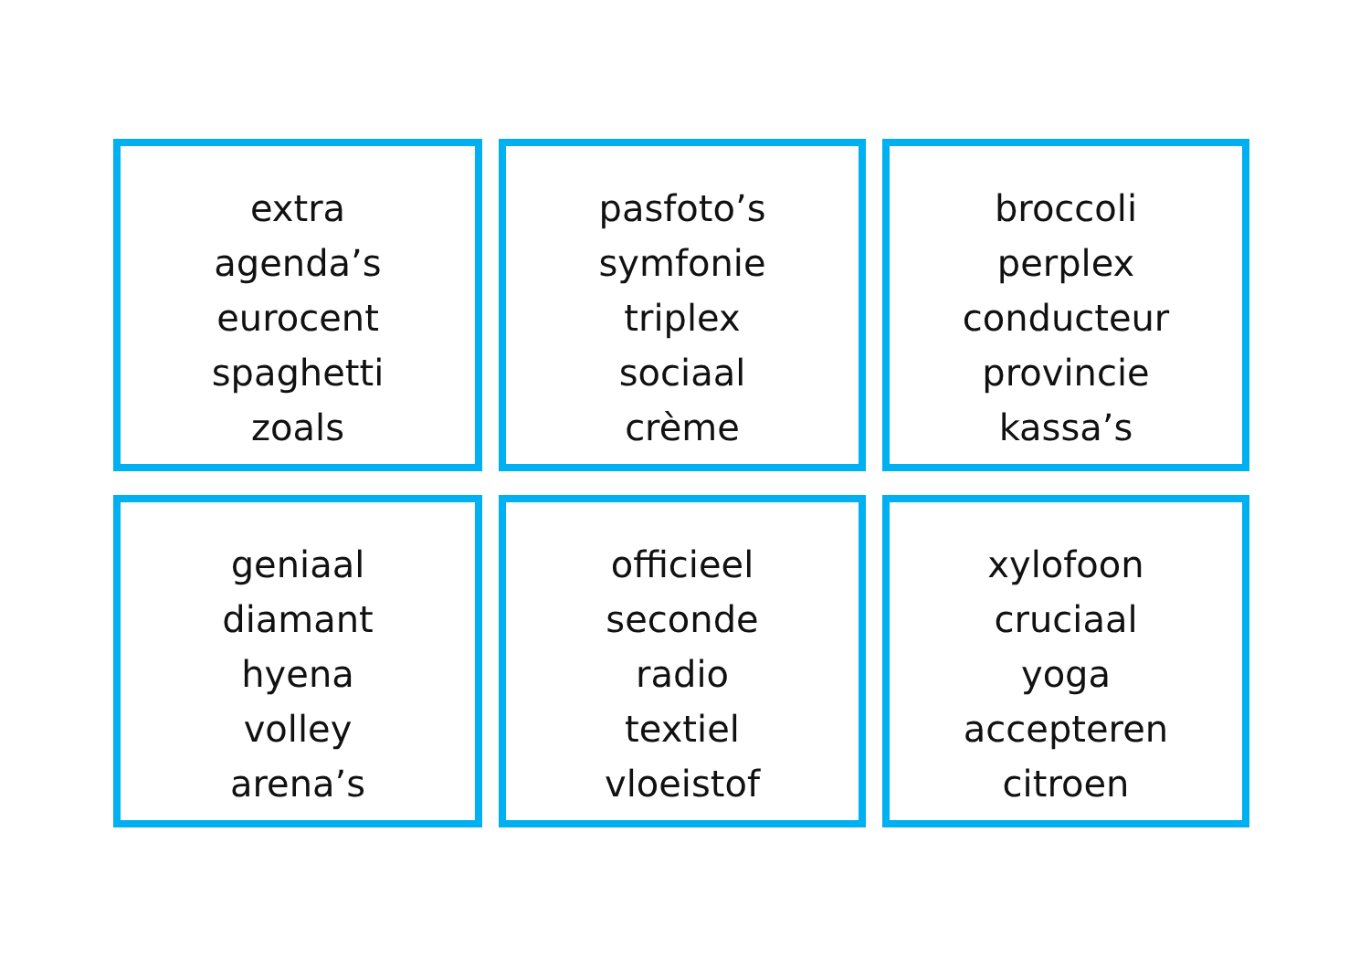extra
agenda’s
eurocent
spaghetti
zoals
pasfoto’s
symfonie
triplex
sociaal
crème
broccoli
perplex
conducteur
provincie
kassa’s
geniaal
diamant
hyena
volley
arena’s
officieel
seconde
radio
textiel
vloeistof
xylofoon
cruciaal
yoga
accepteren
citroen